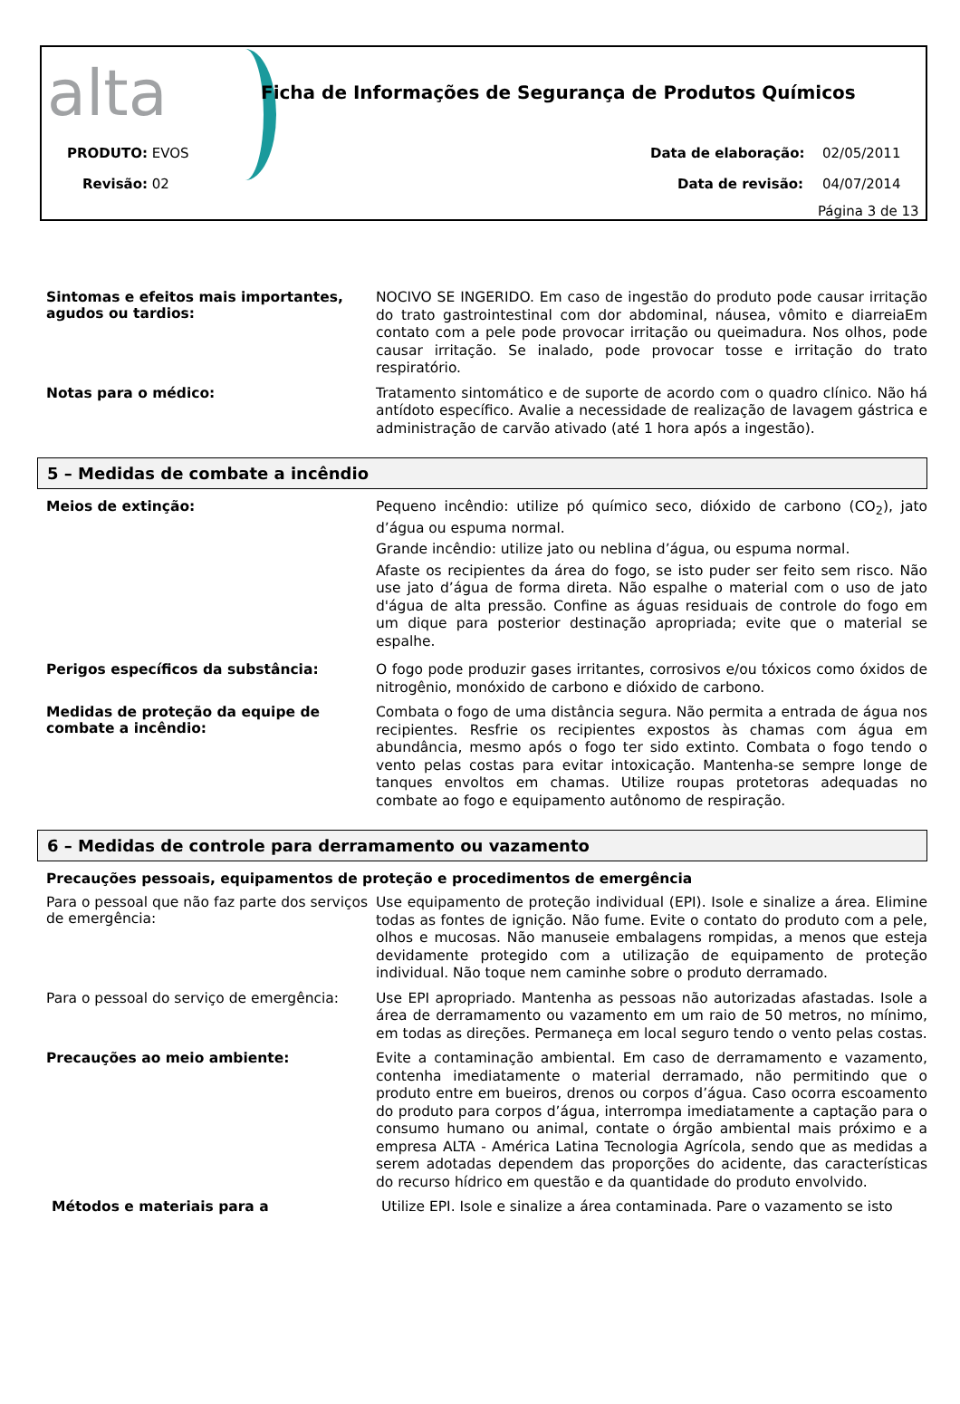alta
Ficha de Informações de Segurança de Produtos Químicos
PRODUTO: EVOS
Revisão: 02
Data de elaboração: 02/05/2011
Data de revisão: 04/07/2014
Página 3 de 13
Sintomas e efeitos mais importantes, agudos ou tardios:
NOCIVO SE INGERIDO. Em caso de ingestão do produto pode causar irritação do trato gastrointestinal com dor abdominal, náusea, vômito e diarreiaEm contato com a pele pode provocar irritação ou queimadura. Nos olhos, pode causar irritação. Se inalado, pode provocar tosse e irritação do trato respiratório.
Notas para o médico:
Tratamento sintomático e de suporte de acordo com o quadro clínico. Não há antídoto específico. Avalie a necessidade de realização de lavagem gástrica e administração de carvão ativado (até 1 hora após a ingestão).
5 – Medidas de combate a incêndio
Meios de extinção:
Pequeno incêndio: utilize pó químico seco, dióxido de carbono (CO<sub>2</sub>), jato d’água ou espuma normal.
Grande incêndio: utilize jato ou neblina d’água, ou espuma normal.
Afaste os recipientes da área do fogo, se isto puder ser feito sem risco. Não use jato d’água de forma direta. Não espalhe o material com o uso de jato d'água de alta pressão. Confine as águas residuais de controle do fogo em um dique para posterior destinação apropriada; evite que o material se espalhe.
Perigos específicos da substância:
O fogo pode produzir gases irritantes, corrosivos e/ou tóxicos como óxidos de nitrogênio, monóxido de carbono e dióxido de carbono.
Medidas de proteção da equipe de combate a incêndio:
Combata o fogo de uma distância segura. Não permita a entrada de água nos recipientes. Resfrie os recipientes expostos às chamas com água em abundância, mesmo após o fogo ter sido extinto. Combata o fogo tendo o vento pelas costas para evitar intoxicação. Mantenha-se sempre longe de tanques envoltos em chamas. Utilize roupas protetoras adequadas no combate ao fogo e equipamento autônomo de respiração.
6 – Medidas de controle para derramamento ou vazamento
Precauções pessoais, equipamentos de proteção e procedimentos de emergência
Para o pessoal que não faz parte dos serviços de emergência:
Use equipamento de proteção individual (EPI). Isole e sinalize a área. Elimine todas as fontes de ignição. Não fume. Evite o contato do produto com a pele, olhos e mucosas. Não manuseie embalagens rompidas, a menos que esteja devidamente protegido com a utilização de equipamento de proteção individual. Não toque nem caminhe sobre o produto derramado.
Para o pessoal do serviço de emergência:
Use EPI apropriado. Mantenha as pessoas não autorizadas afastadas. Isole a área de derramamento ou vazamento em um raio de 50 metros, no mínimo, em todas as direções. Permaneça em local seguro tendo o vento pelas costas.
Precauções ao meio ambiente:
Evite a contaminação ambiental. Em caso de derramamento e vazamento, contenha imediatamente o material derramado, não permitindo que o produto entre em bueiros, drenos ou corpos d’água. Caso ocorra escoamento do produto para corpos d’água, interrompa imediatamente a captação para o consumo humano ou animal, contate o órgão ambiental mais próximo e a empresa ALTA - América Latina Tecnologia Agrícola, sendo que as medidas a serem adotadas dependem das proporções do acidente, das características do recurso hídrico em questão e da quantidade do produto envolvido.
Métodos e materiais para a
Utilize EPI. Isole e sinalize a área contaminada. Pare o vazamento se isto